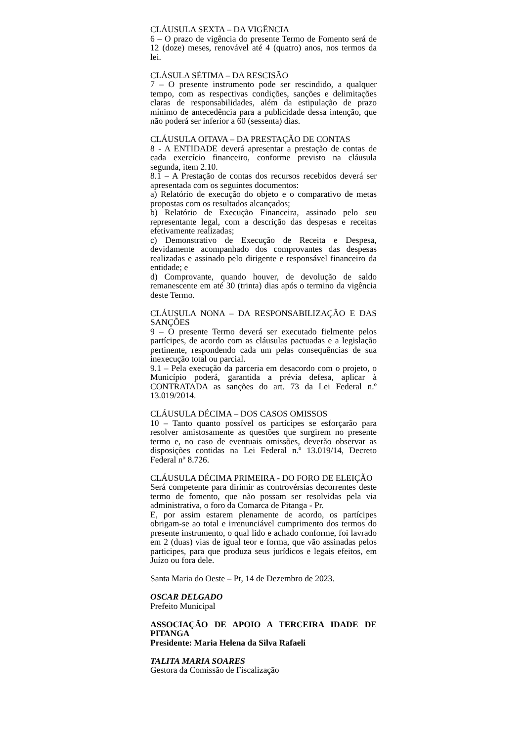CLÁUSULA SEXTA – DA VIGÊNCIA
6 – O prazo de vigência do presente Termo de Fomento será de 12 (doze) meses, renovável até 4 (quatro) anos, nos termos da lei.
CLÁSULA SÉTIMA – DA RESCISÃO
7 – O presente instrumento pode ser rescindido, a qualquer tempo, com as respectivas condições, sanções e delimitações claras de responsabilidades, além da estipulação de prazo mínimo de antecedência para a publicidade dessa intenção, que não poderá ser inferior a 60 (sessenta) dias.
CLÁUSULA OITAVA – DA PRESTAÇÃO DE CONTAS
8 - A ENTIDADE deverá apresentar a prestação de contas de cada exercício financeiro, conforme previsto na cláusula segunda, item 2.10.
8.1 – A Prestação de contas dos recursos recebidos deverá ser apresentada com os seguintes documentos:
a) Relatório de execução do objeto e o comparativo de metas propostas com os resultados alcançados;
b) Relatório de Execução Financeira, assinado pelo seu representante legal, com a descrição das despesas e receitas efetivamente realizadas;
c) Demonstrativo de Execução de Receita e Despesa, devidamente acompanhado dos comprovantes das despesas realizadas e assinado pelo dirigente e responsável financeiro da entidade; e
d) Comprovante, quando houver, de devolução de saldo remanescente em até 30 (trinta) dias após o termino da vigência deste Termo.
CLÁUSULA NONA – DA RESPONSABILIZAÇÃO E DAS SANÇÕES
9 – O presente Termo deverá ser executado fielmente pelos partícipes, de acordo com as cláusulas pactuadas e a legislação pertinente, respondendo cada um pelas consequências de sua inexecução total ou parcial.
9.1 – Pela execução da parceria em desacordo com o projeto, o Município poderá, garantida a prévia defesa, aplicar à CONTRATADA as sanções do art. 73 da Lei Federal n.º 13.019/2014.
CLÁUSULA DÉCIMA – DOS CASOS OMISSOS
10 – Tanto quanto possível os partícipes se esforçarão para resolver amistosamente as questões que surgirem no presente termo e, no caso de eventuais omissões, deverão observar as disposições contidas na Lei Federal n.º 13.019/14, Decreto Federal nº 8.726.
CLÁUSULA DÉCIMA PRIMEIRA - DO FORO DE ELEIÇÃO
Será competente para dirimir as controvérsias decorrentes deste termo de fomento, que não possam ser resolvidas pela via administrativa, o foro da Comarca de Pitanga - Pr.
E, por assim estarem plenamente de acordo, os partícipes obrigam-se ao total e irrenunciável cumprimento dos termos do presente instrumento, o qual lido e achado conforme, foi lavrado em 2 (duas) vias de igual teor e forma, que vão assinadas pelos participes, para que produza seus jurídicos e legais efeitos, em Juízo ou fora dele.
Santa Maria do Oeste – Pr, 14 de Dezembro de 2023.
OSCAR DELGADO
Prefeito Municipal
ASSOCIAÇÃO DE APOIO A TERCEIRA IDADE DE PITANGA
Presidente: Maria Helena da Silva Rafaeli
TALITA MARIA SOARES
Gestora da Comissão de Fiscalização